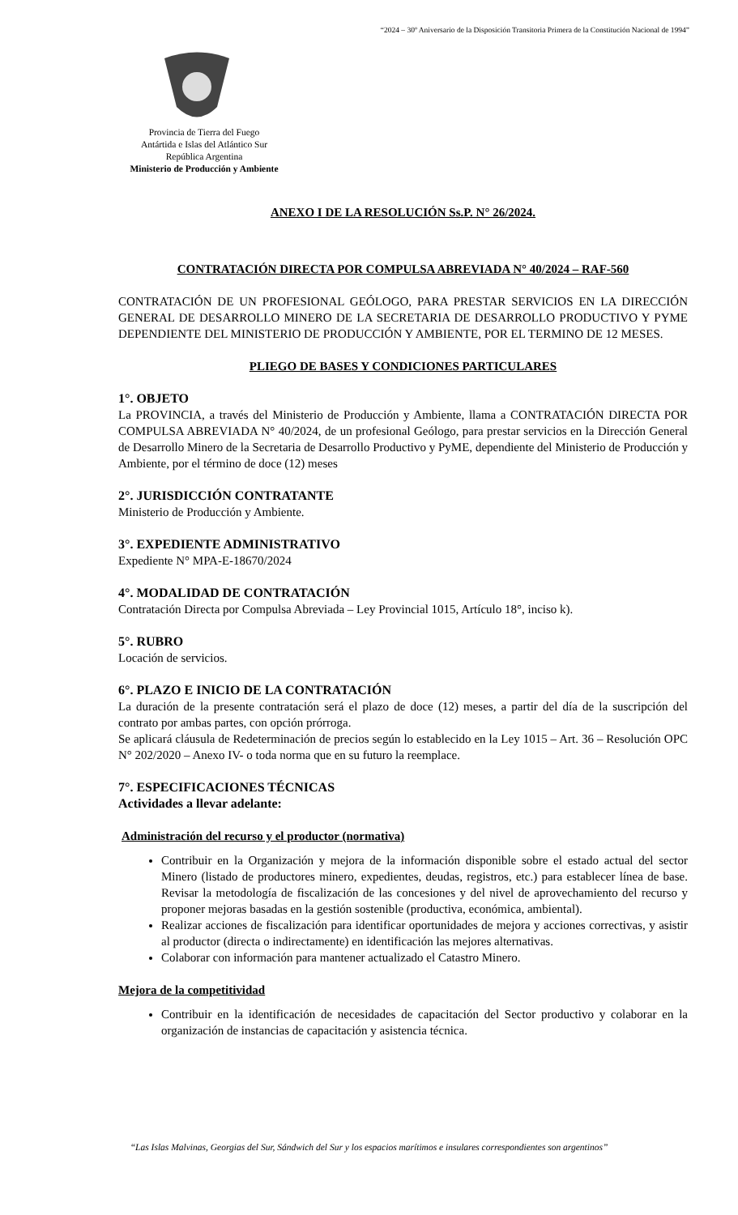“2024 – 30º Aniversario de la Disposición Transitoria Primera de la Constitución Nacional de 1994”
Provincia de Tierra del Fuego
Antártida e Islas del Atlántico Sur
República Argentina
Ministerio de Producción y Ambiente
ANEXO I DE LA RESOLUCIÓN Ss.P. N° 26/2024.
CONTRATACIÓN DIRECTA POR COMPULSA ABREVIADA N° 40/2024 – RAF-560
CONTRATACIÓN DE UN PROFESIONAL GEÓLOGO, PARA PRESTAR SERVICIOS EN LA DIRECCIÓN GENERAL DE DESARROLLO MINERO DE LA SECRETARIA DE DESARROLLO PRODUCTIVO Y PYME DEPENDIENTE DEL MINISTERIO DE PRODUCCIÓN Y AMBIENTE, POR EL TERMINO DE 12 MESES.
PLIEGO DE BASES Y CONDICIONES PARTICULARES
1°. OBJETO
La PROVINCIA, a través del Ministerio de Producción y Ambiente, llama a CONTRATACIÓN DIRECTA POR COMPULSA ABREVIADA N° 40/2024, de un profesional Geólogo, para prestar servicios en la Dirección General de Desarrollo Minero de la Secretaria de Desarrollo Productivo y PyME, dependiente del Ministerio de Producción y Ambiente, por el término de doce (12) meses
2°. JURISDICCIÓN CONTRATANTE
Ministerio de Producción y Ambiente.
3°. EXPEDIENTE ADMINISTRATIVO
Expediente N° MPA-E-18670/2024
4°. MODALIDAD DE CONTRATACIÓN
Contratación Directa por Compulsa Abreviada – Ley Provincial 1015, Artículo 18°, inciso k).
5°. RUBRO
Locación de servicios.
6°. PLAZO E INICIO DE LA CONTRATACIÓN
La duración de la presente contratación será el plazo de doce (12) meses, a partir del día de la suscripción del contrato por ambas partes, con opción prórroga.
Se aplicará cláusula de Redeterminación de precios según lo establecido en la Ley 1015 – Art. 36 – Resolución OPC N° 202/2020 – Anexo IV- o toda norma que en su futuro la reemplace.
7°. ESPECIFICACIONES TÉCNICAS
Actividades a llevar adelante:
Administración del recurso y el productor (normativa)
Contribuir en la Organización y mejora de la información disponible sobre el estado actual del sector Minero (listado de productores minero, expedientes, deudas, registros, etc.) para establecer línea de base. Revisar la metodología de fiscalización de las concesiones y del nivel de aprovechamiento del recurso y proponer mejoras basadas en la gestión sostenible (productiva, económica, ambiental).
Realizar acciones de fiscalización para identificar oportunidades de mejora y acciones correctivas, y asistir al productor (directa o indirectamente) en identificación las mejores alternativas.
Colaborar con información para mantener actualizado el Catastro Minero.
Mejora de la competitividad
Contribuir en la identificación de necesidades de capacitación del Sector productivo y colaborar en la organización de instancias de capacitación y asistencia técnica.
“Las Islas Malvinas, Georgias del Sur, Sándwich del Sur y los espacios marítimos e insulares correspondientes son argentinos”